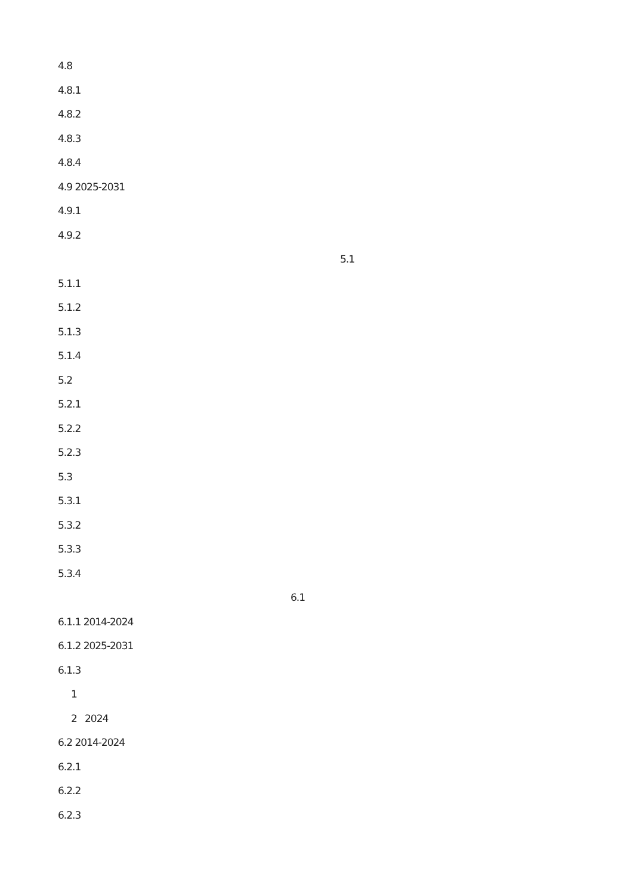4.8
4.8.1
4.8.2
4.8.3
4.8.4
4.9 2025-2031
4.9.1
4.9.2
5.1
5.1.1
5.1.2
5.1.3
5.1.4
5.2
5.2.1
5.2.2
5.2.3
5.3
5.3.1
5.3.2
5.3.3
5.3.4
6.1
6.1.1 2014-2024
6.1.2 2025-2031
6.1.3
1
2 2024
6.2 2014-2024
6.2.1
6.2.2
6.2.3